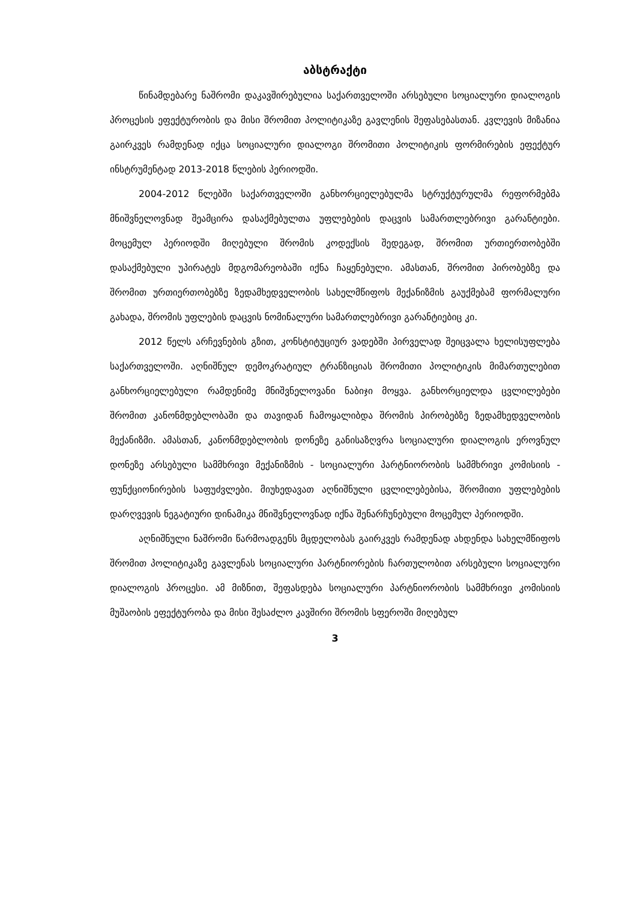აბსტრაქტი
წინამდებარე ნაშრომი დაკავშირებულია საქართველოში არსებული სოციალური დიალოგის პროცესის ეფექტურობის და მისი შრომით პოლიტიკაზე გავლენის შეფასებასთან. კვლევის მიზანია გაირკვეს რამდენად იქცა სოციალური დიალოგი შრომითი პოლიტიკის ფორმირების ეფექტურ ინსტრუმენტად 2013-2018 წლების პერიოდში.
2004-2012 წლებში საქართველოში განხორციელებულმა სტრუქტურულმა რეფორმებმა მნიშვნელოვნად შეამცირა დასაქმებულთა უფლებების დაცვის სამართლებრივი გარანტიები. მოცემულ პერიოდში მიღებული შრომის კოდექსის შედეგად, შრომით ურთიერთობებში დასაქმებული უპირატეს მდგომარეობაში იქნა ჩაყენებული. ამასთან, შრომით პირობებზე და შრომით ურთიერთობებზე ზედამხედველობის სახელმწიფოს მექანიზმის გაუქმებამ ფორმალური გახადა, შრომის უფლების დაცვის ნომინალური სამართლებრივი გარანტიებიც კი.
2012 წელს არჩევნების გზით, კონსტიტუციურ ვადებში პირველად შეიცვალა ხელისუფლება საქართველოში. აღნიშნულ დემოკრატიულ ტრანზიციას შრომითი პოლიტიკის მიმართულებით განხორციელებული რამდენიმე მნიშვნელოვანი ნაბიჯი მოყვა. განხორციელდა ცვლილებები შრომით კანონმდებლობაში და თავიდან ჩამოყალიბდა შრომის პირობებზე ზედამხედველობის მექანიზმი. ამასთან, კანონმდებლობის დონეზე განისაზღვრა სოციალური დიალოგის ეროვნულ დონეზე არსებული სამმხრივი მექანიზმის - სოციალური პარტნიორობის სამმხრივი კომისიის - ფუნქციონირების საფუძვლები. მიუხედავათ აღნიშნული ცვლილებებისა, შრომითი უფლებების დარღვევის ნეგატიური დინამიკა მნიშვნელოვნად იქნა შენარჩუნებული მოცემულ პერიოდში.
აღნიშნული ნაშრომი წარმოადგენს მცდელობას გაირკვეს რამდენად ახდენდა სახელმწიფოს შრომით პოლიტიკაზე გავლენას სოციალური პარტნიორების ჩართულობით არსებული სოციალური დიალოგის პროცესი. ამ მიზნით, შეფასდება სოციალური პარტნიორობის სამმხრივი კომისიის მუშაობის ეფექტურობა და მისი შესაძლო კავშირი შრომის სფეროში მიღებულ
3